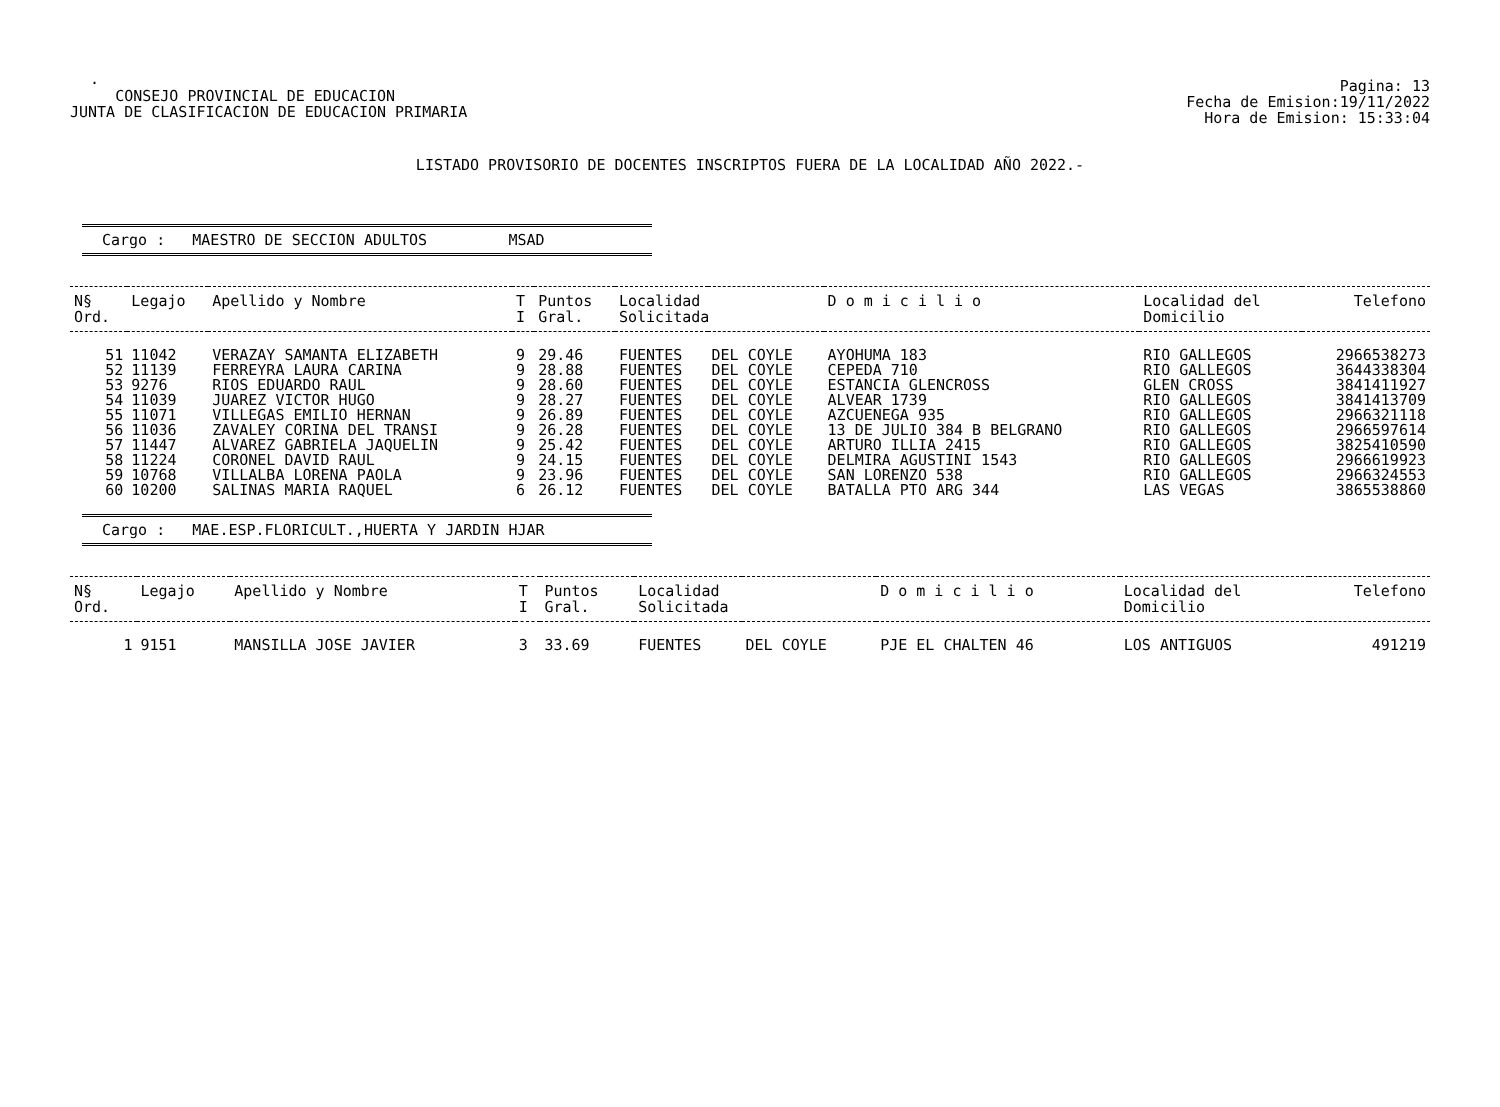.
CONSEJO PROVINCIAL DE EDUCACION
JUNTA DE CLASIFICACION DE EDUCACION PRIMARIA
Pagina: 13
Fecha de Emision:19/11/2022
Hora de Emision: 15:33:04
LISTADO PROVISORIO DE DOCENTES INSCRIPTOS FUERA DE LA LOCALIDAD AÑO 2022.-
Cargo : MAESTRO DE SECCION ADULTOS MSAD
| N§ Ord. | Legajo | Apellido y Nombre | T I | Puntos Gral. | Localidad Solicitada | | D o m i c i l i o | Localidad del Domicilio | Telefono |
| --- | --- | --- | --- | --- | --- | --- | --- | --- | --- |
| 51 | 11042 | VERAZAY SAMANTA ELIZABETH | 9 | 29.46 | FUENTES | DEL COYLE | AYOHUMA 183 | RIO GALLEGOS | 2966538273 |
| 52 | 11139 | FERREYRA LAURA CARINA | 9 | 28.88 | FUENTES | DEL COYLE | CEPEDA 710 | RIO GALLEGOS | 3644338304 |
| 53 | 9276 | RIOS EDUARDO RAUL | 9 | 28.60 | FUENTES | DEL COYLE | ESTANCIA GLENCROSS | GLEN CROSS | 3841411927 |
| 54 | 11039 | JUAREZ VICTOR HUGO | 9 | 28.27 | FUENTES | DEL COYLE | ALVEAR 1739 | RIO GALLEGOS | 3841413709 |
| 55 | 11071 | VILLEGAS EMILIO HERNAN | 9 | 26.89 | FUENTES | DEL COYLE | AZCUENEGA 935 | RIO GALLEGOS | 2966321118 |
| 56 | 11036 | ZAVALEY CORINA DEL TRANSI | 9 | 26.28 | FUENTES | DEL COYLE | 13 DE JULIO 384 B BELGRANO | RIO GALLEGOS | 2966597614 |
| 57 | 11447 | ALVAREZ GABRIELA JAQUELIN | 9 | 25.42 | FUENTES | DEL COYLE | ARTURO ILLIA 2415 | RIO GALLEGOS | 3825410590 |
| 58 | 11224 | CORONEL DAVID RAUL | 9 | 24.15 | FUENTES | DEL COYLE | DELMIRA AGUSTINI 1543 | RIO GALLEGOS | 2966619923 |
| 59 | 10768 | VILLALBA LORENA PAOLA | 9 | 23.96 | FUENTES | DEL COYLE | SAN LORENZO 538 | RIO GALLEGOS | 2966324553 |
| 60 | 10200 | SALINAS MARIA RAQUEL | 6 | 26.12 | FUENTES | DEL COYLE | BATALLA PTO ARG 344 | LAS VEGAS | 3865538860 |
Cargo : MAE.ESP.FLORICULT.,HUERTA Y JARDIN HJAR
| N§ Ord. | Legajo | Apellido y Nombre | T I | Puntos Gral. | Localidad Solicitada | | D o m i c i l i o | Localidad del Domicilio | Telefono |
| --- | --- | --- | --- | --- | --- | --- | --- | --- | --- |
| 1 | 9151 | MANSILLA JOSE JAVIER | 3 | 33.69 | FUENTES | DEL COYLE | PJE EL CHALTEN 46 | LOS ANTIGUOS | 491219 |